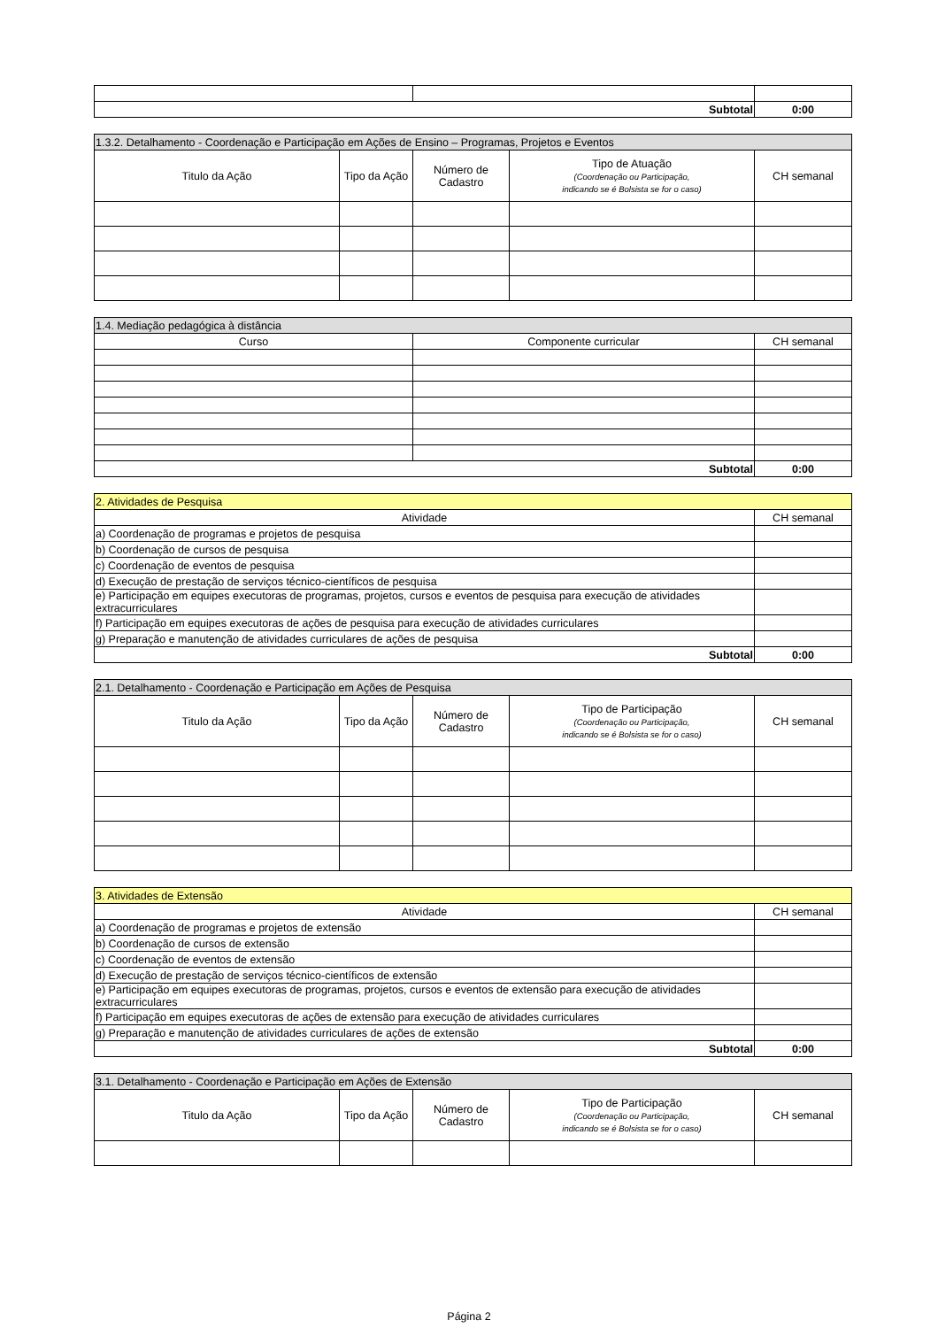| Subtotal | | 0:00 |
| 1.3.2. Detalhamento - Coordenação e Participação em Ações de Ensino – Programas, Projetos e Eventos | | | | |
| Titulo da Ação | Tipo da Ação | Número de Cadastro | Tipo de Atuação (Coordenação ou Participação, indicando se é Bolsista se for o caso) | CH semanal |
| 1.4. Mediação pedagógica à distância | | |
| Curso | Componente curricular | CH semanal |
| Subtotal | | 0:00 |
| 2. Atividades de Pesquisa | |
| Atividade | CH semanal |
| a) Coordenação de programas e projetos de pesquisa | |
| b) Coordenação de cursos de pesquisa | |
| c) Coordenação de eventos de pesquisa | |
| d) Execução de prestação de serviços técnico-científicos de pesquisa | |
| e) Participação em equipes executoras de programas, projetos, cursos e eventos de pesquisa para execução de atividades extracurriculares | |
| f) Participação em equipes executoras de ações de pesquisa para execução de atividades curriculares | |
| g) Preparação e manutenção de atividades curriculares de ações de pesquisa | |
| Subtotal | 0:00 |
| 2.1. Detalhamento - Coordenação e Participação em Ações de Pesquisa | | | | |
| Titulo da Ação | Tipo da Ação | Número de Cadastro | Tipo de Participação (Coordenação ou Participação, indicando se é Bolsista se for o caso) | CH semanal |
| 3. Atividades de Extensão | |
| Atividade | CH semanal |
| a) Coordenação de programas e projetos de extensão | |
| b) Coordenação de cursos de extensão | |
| c) Coordenação de eventos de extensão | |
| d) Execução de prestação de serviços técnico-científicos de extensão | |
| e) Participação em equipes executoras de programas, projetos, cursos e eventos de extensão para execução de atividades extracurriculares | |
| f) Participação em equipes executoras de ações de extensão para execução de atividades curriculares | |
| g) Preparação e manutenção de atividades curriculares de ações de extensão | |
| Subtotal | 0:00 |
| 3.1. Detalhamento - Coordenação e Participação em Ações de Extensão | | | | |
| Titulo da Ação | Tipo da Ação | Número de Cadastro | Tipo de Participação (Coordenação ou Participação, indicando se é Bolsista se for o caso) | CH semanal |
Página 2